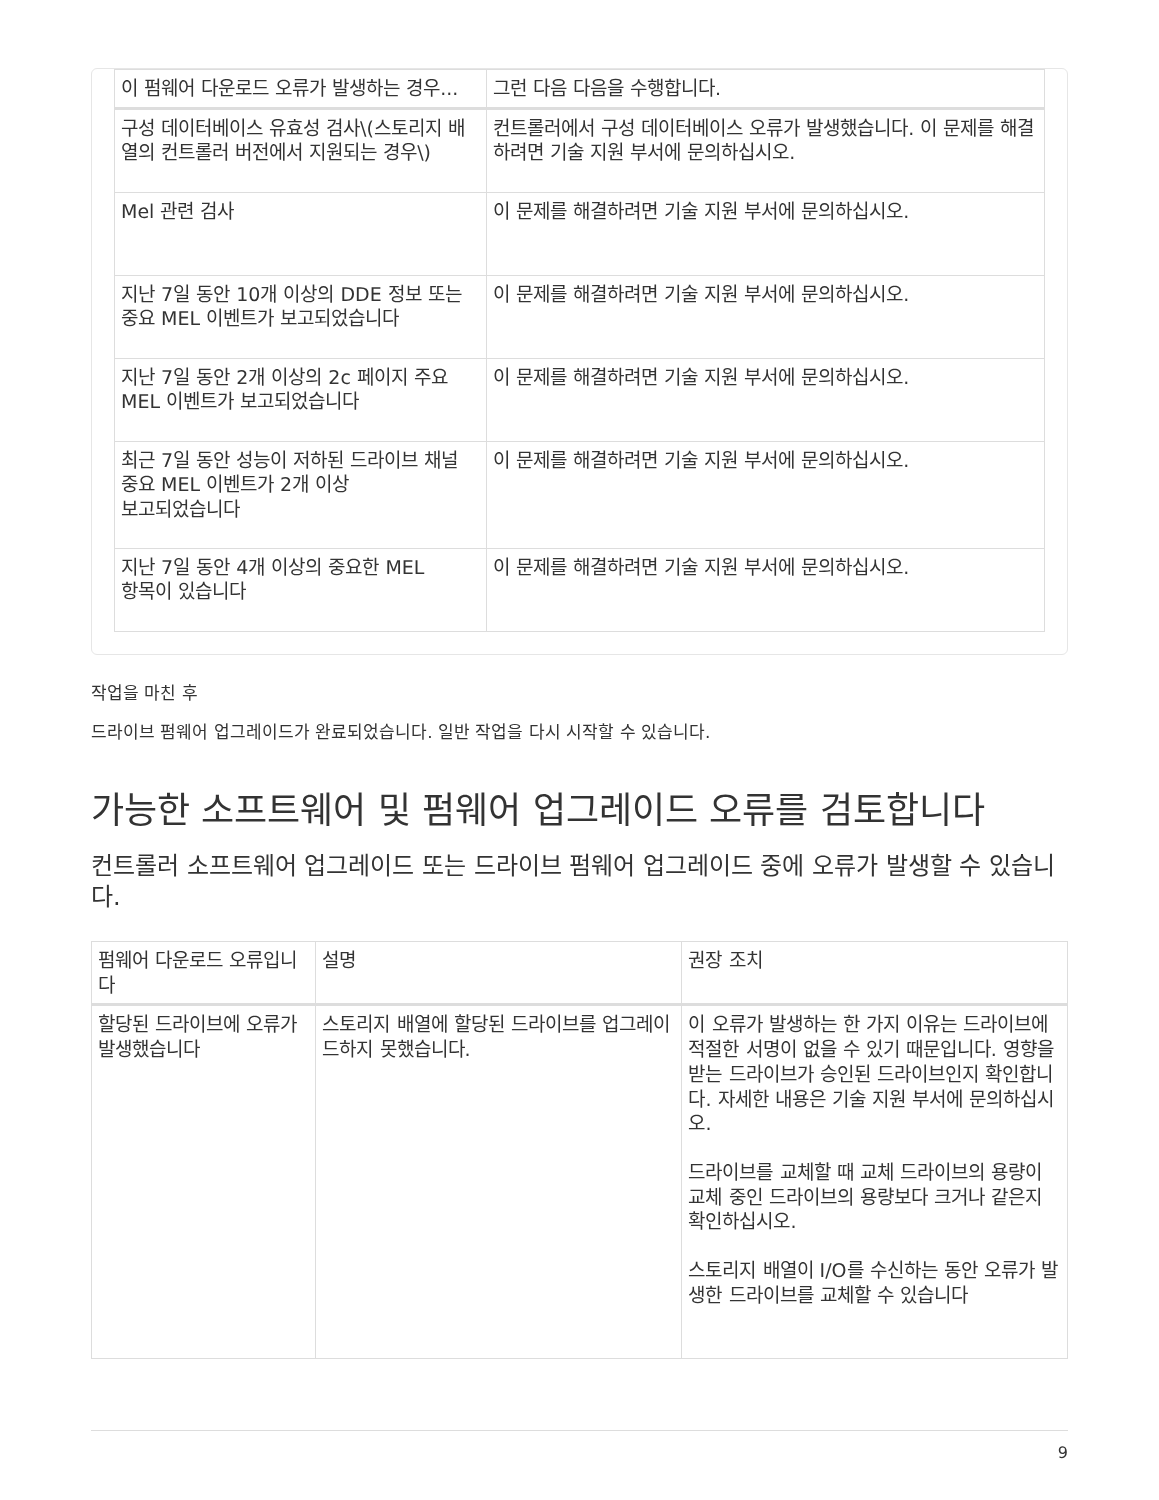| 이 펌웨어 다운로드 오류가 발생하는 경우... | 그런 다음 다음을 수행합니다. |
| --- | --- |
| 구성 데이터베이스 유효성 검사\(스토리지 배열의 컨트롤러 버전에서 지원되는 경우\) | 컨트롤러에서 구성 데이터베이스 오류가 발생했습니다. 이 문제를 해결하려면 기술 지원 부서에 문의하십시오. |
| Mel 관련 검사 | 이 문제를 해결하려면 기술 지원 부서에 문의하십시오. |
| 지난 7일 동안 10개 이상의 DDE 정보 또는 중요 MEL 이벤트가 보고되었습니다 | 이 문제를 해결하려면 기술 지원 부서에 문의하십시오. |
| 지난 7일 동안 2개 이상의 2c 페이지 주요 MEL 이벤트가 보고되었습니다 | 이 문제를 해결하려면 기술 지원 부서에 문의하십시오. |
| 최근 7일 동안 성능이 저하된 드라이브 채널 중요 MEL 이벤트가 2개 이상 보고되었습니다 | 이 문제를 해결하려면 기술 지원 부서에 문의하십시오. |
| 지난 7일 동안 4개 이상의 중요한 MEL 항목이 있습니다 | 이 문제를 해결하려면 기술 지원 부서에 문의하십시오. |
작업을 마친 후
드라이브 펌웨어 업그레이드가 완료되었습니다. 일반 작업을 다시 시작할 수 있습니다.
가능한 소프트웨어 및 펌웨어 업그레이드 오류를 검토합니다
컨트롤러 소프트웨어 업그레이드 또는 드라이브 펌웨어 업그레이드 중에 오류가 발생할 수 있습니다.
| 펌웨어 다운로드 오류입니다 | 설명 | 권장 조치 |
| --- | --- | --- |
| 할당된 드라이브에 오류가 발생했습니다 | 스토리지 배열에 할당된 드라이브를 업그레이드하지 못했습니다. | 이 오류가 발생하는 한 가지 이유는 드라이브에 적절한 서명이 없을 수 있기 때문입니다. 영향을 받는 드라이브가 승인된 드라이브인지 확인합니다. 자세한 내용은 기술 지원 부서에 문의하십시오. 드라이브를 교체할 때 교체 드라이브의 용량이 교체 중인 드라이브의 용량보다 크거나 같은지 확인하십시오. 스토리지 배열이 I/O를 수신하는 동안 오류가 발생한 드라이브를 교체할 수 있습니다 |
9